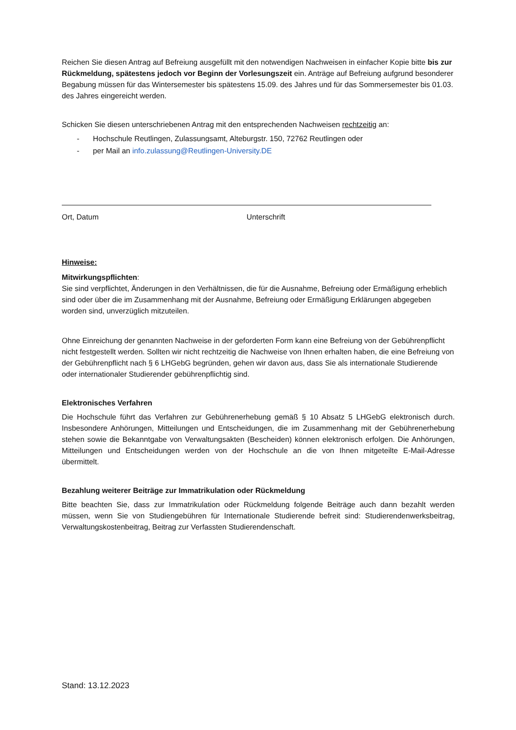Reichen Sie diesen Antrag auf Befreiung ausgefüllt mit den notwendigen Nachweisen in einfacher Kopie bitte bis zur Rückmeldung, spätestens jedoch vor Beginn der Vorlesungszeit ein. Anträge auf Befreiung aufgrund besonderer Begabung müssen für das Wintersemester bis spätestens 15.09. des Jahres und für das Sommersemester bis 01.03. des Jahres eingereicht werden.
Schicken Sie diesen unterschriebenen Antrag mit den entsprechenden Nachweisen rechtzeitig an:
- Hochschule Reutlingen, Zulassungsamt, Alteburgstr. 150, 72762 Reutlingen oder
- per Mail an info.zulassung@Reutlingen-University.DE
Ort, Datum Unterschrift
Hinweise:
Mitwirkungspflichten:
Sie sind verpflichtet, Änderungen in den Verhältnissen, die für die Ausnahme, Befreiung oder Ermäßigung erheblich sind oder über die im Zusammenhang mit der Ausnahme, Befreiung oder Ermäßigung Erklärungen abgegeben worden sind, unverzüglich mitzuteilen.
Ohne Einreichung der genannten Nachweise in der geforderten Form kann eine Befreiung von der Gebührenpflicht nicht festgestellt werden. Sollten wir nicht rechtzeitig die Nachweise von Ihnen erhalten haben, die eine Befreiung von der Gebührenpflicht nach § 6 LHGebG begründen, gehen wir davon aus, dass Sie als internationale Studierende oder internationaler Studierender gebührenpflichtig sind.
Elektronisches Verfahren
Die Hochschule führt das Verfahren zur Gebührenerhebung gemäß § 10 Absatz 5 LHGebG elektronisch durch. Insbesondere Anhörungen, Mitteilungen und Entscheidungen, die im Zusammenhang mit der Gebührenerhebung stehen sowie die Bekanntgabe von Verwaltungsakten (Bescheiden) können elektronisch erfolgen. Die Anhörungen, Mitteilungen und Entscheidungen werden von der Hochschule an die von Ihnen mitgeteilte E-Mail-Adresse übermittelt.
Bezahlung weiterer Beiträge zur Immatrikulation oder Rückmeldung
Bitte beachten Sie, dass zur Immatrikulation oder Rückmeldung folgende Beiträge auch dann bezahlt werden müssen, wenn Sie von Studiengebühren für Internationale Studierende befreit sind: Studierendenwerksbeitrag, Verwaltungskostenbeitrag, Beitrag zur Verfassten Studierendenschaft.
Stand: 13.12.2023